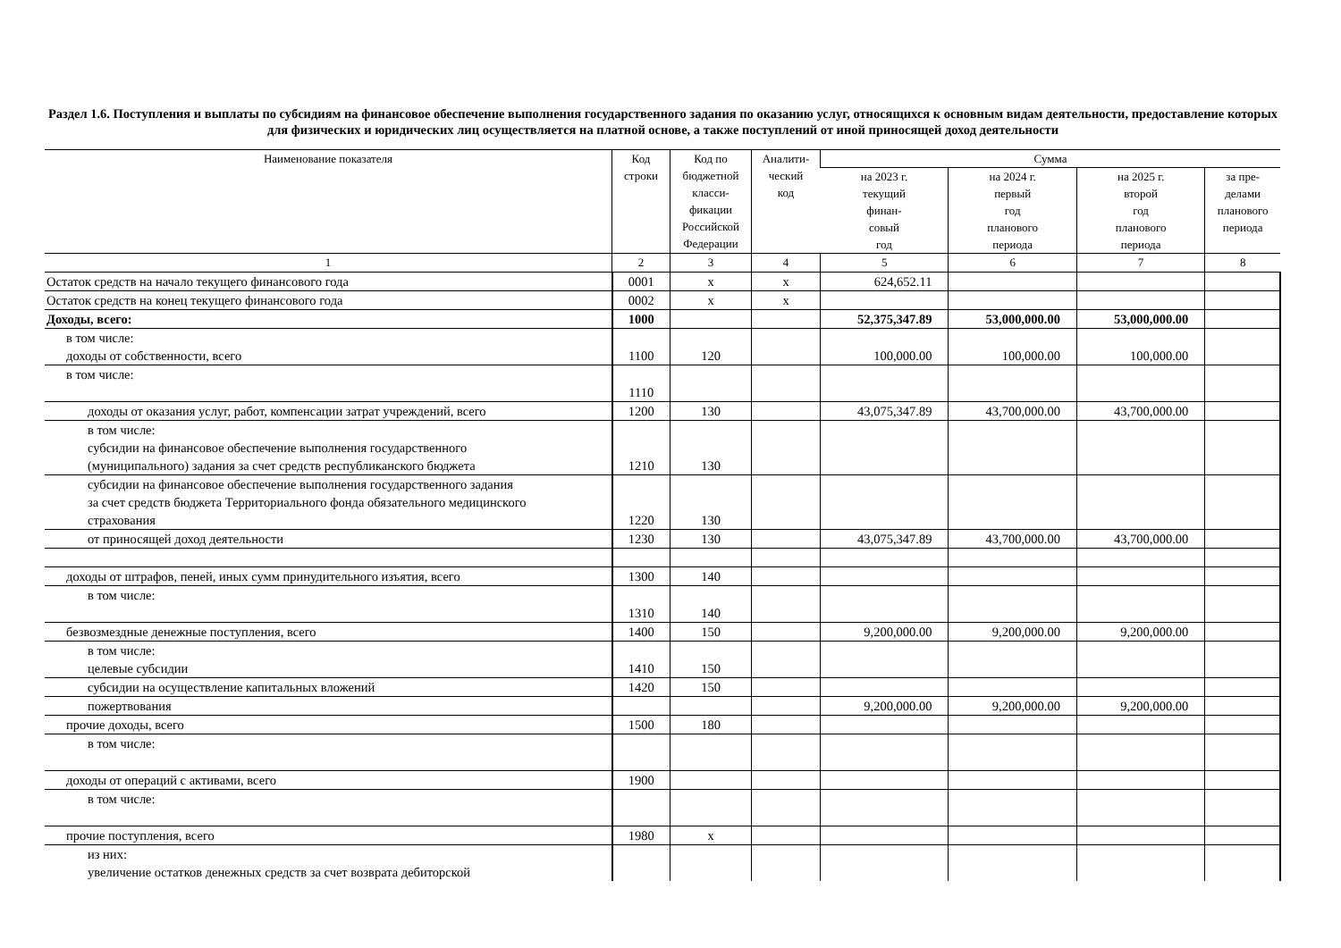Раздел 1.6. Поступления и выплаты по субсидиям на финансовое обеспечение выполнения государственного задания по оказанию услуг, относящихся к основным видам деятельности, предоставление которых для физических и юридических лиц осуществляется на платной основе, а также поступлений от иной приносящей доход деятельности
| Наименование показателя | Код строки | Код по бюджетной класси- фикации Российской Федерации | Аналити- ческий код | Сумма | | | |
| --- | --- | --- | --- | --- | --- | --- | --- |
| | | | | на 2023 г. текущий финан- совый год | на 2024 г. первый год планового периода | на 2025 г. второй год планового периода | за пре- делами планового периода |
| 1 | 2 | 3 | 4 | 5 | 6 | 7 | 8 |
| Остаток средств на начало текущего финансового года | 0001 | x | x | 624,652.11 | | | |
| Остаток средств на конец текущего финансового года | 0002 | x | x | | | | |
| Доходы, всего: | 1000 | | | 52,375,347.89 | 53,000,000.00 | 53,000,000.00 | |
| в том числе: доходы от собственности, всего | 1100 | 120 | | 100,000.00 | 100,000.00 | 100,000.00 | |
| в том числе: | 1110 | | | | | | |
| доходы от оказания услуг, работ, компенсации затрат учреждений, всего | 1200 | 130 | | 43,075,347.89 | 43,700,000.00 | 43,700,000.00 | |
| в том числе: субсидии на финансовое обеспечение выполнения государственного (муниципального) задания за счет средств республиканского бюджета | 1210 | 130 | | | | | |
| субсидии на финансовое обеспечение выполнения государственного задания за счет средств бюджета Территориального фонда обязательного медицинского страхования | 1220 | 130 | | | | | |
| от приносящей доход деятельности | 1230 | 130 | | 43,075,347.89 | 43,700,000.00 | 43,700,000.00 | |
| доходы от штрафов, пеней, иных сумм принудительного изъятия, всего | 1300 | 140 | | | | | |
| в том числе: | 1310 | 140 | | | | | |
| безвозмездные денежные поступления, всего | 1400 | 150 | | 9,200,000.00 | 9,200,000.00 | 9,200,000.00 | |
| в том числе: целевые субсидии | 1410 | 150 | | | | | |
| субсидии на осуществление капитальных вложений | 1420 | 150 | | | | | |
| пожертвования | | | | 9,200,000.00 | 9,200,000.00 | 9,200,000.00 | |
| прочие доходы, всего | 1500 | 180 | | | | | |
| в том числе: | | | | | | | |
| доходы от операций с активами, всего | 1900 | | | | | | |
| в том числе: | | | | | | | |
| прочие поступления, всего | 1980 | x | | | | | |
| из них: увеличение остатков денежных средств за счет возврата дебиторской | | | | | | | |